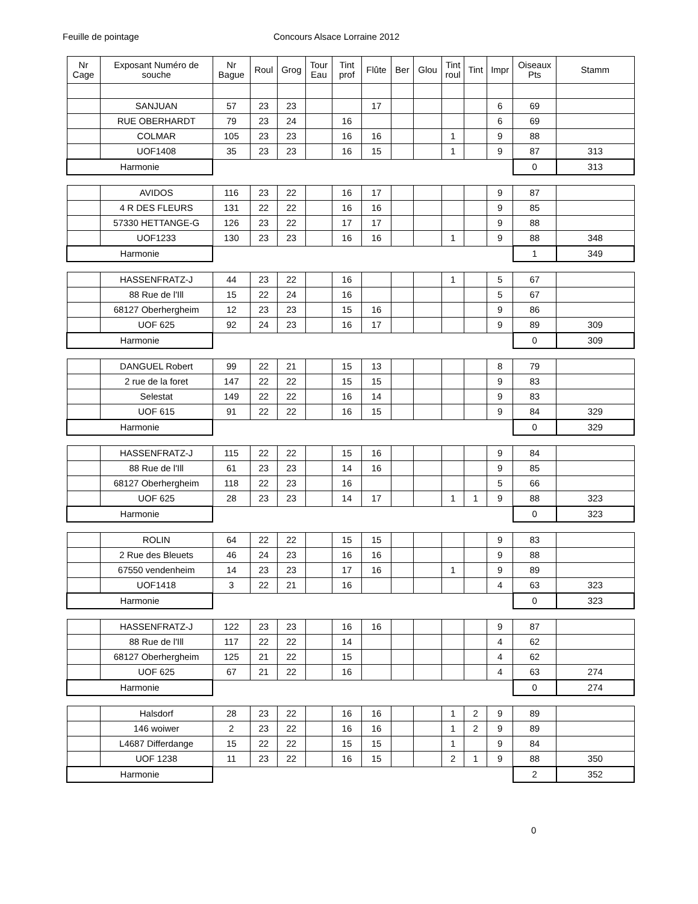Feuille de pointage Concours Alsace Lorraine 2012
| Nr Cage | Exposant Numéro de souche | Nr Bague | Roul | Grog | Tour Eau | Tint prof | Flûte | Ber | Glou | Tint roul | Tint | Impr | Oiseaux Pts | Stamm |
| --- | --- | --- | --- | --- | --- | --- | --- | --- | --- | --- | --- | --- | --- | --- |
| | SANJUAN | 57 | 23 | 23 | | | 17 | | | | | 6 | 69 | |
| | RUE OBERHARDT | 79 | 23 | 24 | | 16 | | | | | | 6 | 69 | |
| | COLMAR | 105 | 23 | 23 | | 16 | 16 | | | 1 | | 9 | 88 | |
| | UOF1408 | 35 | 23 | 23 | | 16 | 15 | | | 1 | | 9 | 87 | 313 |
| Harmonie | | | | | | | | | | | | | 0 | 313 |
| | AVIDOS | 116 | 23 | 22 | | 16 | 17 | | | | | 9 | 87 | |
| | 4 R DES FLEURS | 131 | 22 | 22 | | 16 | 16 | | | | | 9 | 85 | |
| | 57330 HETTANGE-G | 126 | 23 | 22 | | 17 | 17 | | | | | 9 | 88 | |
| | UOF1233 | 130 | 23 | 23 | | 16 | 16 | | | 1 | | 9 | 88 | 348 |
| Harmonie | | | | | | | | | | | | | 1 | 349 |
| | HASSENFRATZ-J | 44 | 23 | 22 | | 16 | | | | 1 | | 5 | 67 | |
| | 88 Rue de l'Ill | 15 | 22 | 24 | | 16 | | | | | | 5 | 67 | |
| | 68127 Oberhergheim | 12 | 23 | 23 | | 15 | 16 | | | | | 9 | 86 | |
| | UOF 625 | 92 | 24 | 23 | | 16 | 17 | | | | | 9 | 89 | 309 |
| Harmonie | | | | | | | | | | | | | 0 | 309 |
| | DANGUEL Robert | 99 | 22 | 21 | | 15 | 13 | | | | | 8 | 79 | |
| | 2 rue de la foret | 147 | 22 | 22 | | 15 | 15 | | | | | 9 | 83 | |
| | Selestat | 149 | 22 | 22 | | 16 | 14 | | | | | 9 | 83 | |
| | UOF 615 | 91 | 22 | 22 | | 16 | 15 | | | | | 9 | 84 | 329 |
| Harmonie | | | | | | | | | | | | | 0 | 329 |
| | HASSENFRATZ-J | 115 | 22 | 22 | | 15 | 16 | | | | | 9 | 84 | |
| | 88 Rue de l'Ill | 61 | 23 | 23 | | 14 | 16 | | | | | 9 | 85 | |
| | 68127 Oberhergheim | 118 | 22 | 23 | | 16 | | | | | | 5 | 66 | |
| | UOF 625 | 28 | 23 | 23 | | 14 | 17 | | | 1 | 1 | 9 | 88 | 323 |
| Harmonie | | | | | | | | | | | | | 0 | 323 |
| | ROLIN | 64 | 22 | 22 | | 15 | 15 | | | | | 9 | 83 | |
| | 2 Rue des Bleuets | 46 | 24 | 23 | | 16 | 16 | | | | | 9 | 88 | |
| | 67550 vendenheim | 14 | 23 | 23 | | 17 | 16 | | | 1 | | 9 | 89 | |
| | UOF1418 | 3 | 22 | 21 | | 16 | | | | | | 4 | 63 | 323 |
| Harmonie | | | | | | | | | | | | | 0 | 323 |
| | HASSENFRATZ-J | 122 | 23 | 23 | | 16 | 16 | | | | | 9 | 87 | |
| | 88 Rue de l'Ill | 117 | 22 | 22 | | 14 | | | | | | 4 | 62 | |
| | 68127 Oberhergheim | 125 | 21 | 22 | | 15 | | | | | | 4 | 62 | |
| | UOF 625 | 67 | 21 | 22 | | 16 | | | | | | 4 | 63 | 274 |
| Harmonie | | | | | | | | | | | | | 0 | 274 |
| | Halsdorf | 28 | 23 | 22 | | 16 | 16 | | | 1 | 2 | 9 | 89 | |
| | 146 woiwer | 2 | 23 | 22 | | 16 | 16 | | | 1 | 2 | 9 | 89 | |
| | L4687 Differdange | 15 | 22 | 22 | | 15 | 15 | | | 1 | | 9 | 84 | |
| | UOF 1238 | 11 | 23 | 22 | | 16 | 15 | | | 2 | 1 | 9 | 88 | 350 |
| Harmonie | | | | | | | | | | | | | 2 | 352 |
0